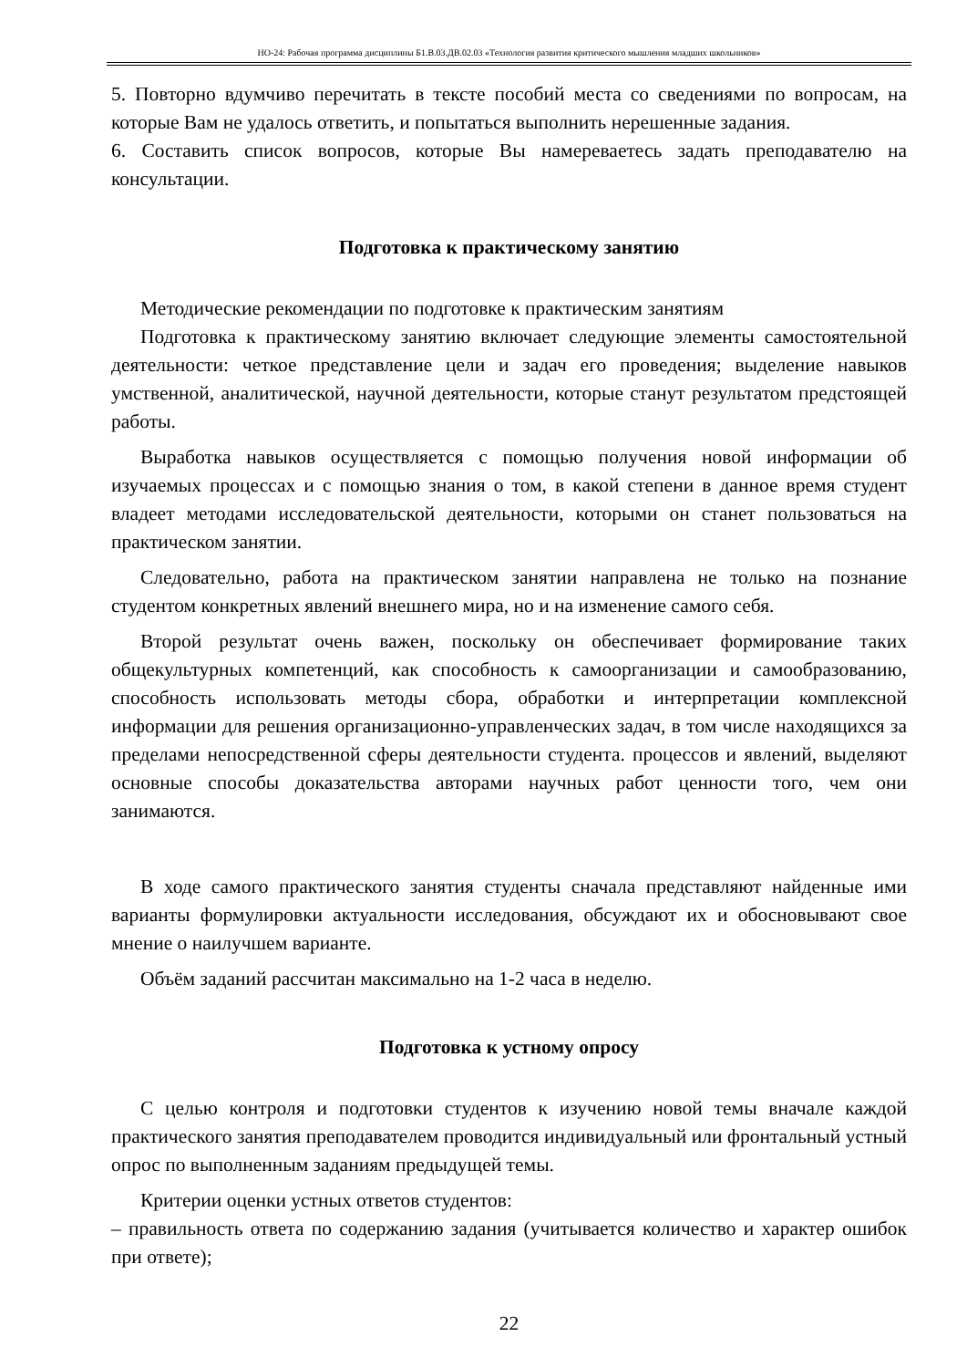НО-24: Рабочая программа дисциплины Б1.В.03.ДВ.02.03 «Технология развития критического мышления младших школьников»
5. Повторно вдумчиво перечитать в тексте пособий места со сведениями по вопросам, на которые Вам не удалось ответить, и попытаться выполнить нерешенные задания.
6. Составить список вопросов, которые Вы намереваетесь задать преподавателю на консультации.
Подготовка к практическому занятию
Методические рекомендации по подготовке к практическим занятиям
Подготовка к практическому занятию включает следующие элементы самостоятельной деятельности: четкое представление цели и задач его проведения; выделение навыков умственной, аналитической, научной деятельности, которые станут результатом предстоящей работы.
Выработка навыков осуществляется с помощью получения новой информации об изучаемых процессах и с помощью знания о том, в какой степени в данное время студент владеет методами исследовательской деятельности, которыми он станет пользоваться на практическом занятии.
Следовательно, работа на практическом занятии направлена не только на познание студентом конкретных явлений внешнего мира, но и на изменение самого себя.
Второй результат очень важен, поскольку он обеспечивает формирование таких общекультурных компетенций, как способность к самоорганизации и самообразованию, способность использовать методы сбора, обработки и интерпретации комплексной информации для решения организационно-управленческих задач, в том числе находящихся за пределами непосредственной сферы деятельности студента. процессов и явлений, выделяют основные способы доказательства авторами научных работ ценности того, чем они занимаются.
В ходе самого практического занятия студенты сначала представляют найденные ими варианты формулировки актуальности исследования, обсуждают их и обосновывают свое мнение о наилучшем варианте.
Объём заданий рассчитан максимально на 1-2 часа в неделю.
Подготовка к устному опросу
С целью контроля и подготовки студентов к изучению новой темы вначале каждой практического занятия преподавателем проводится индивидуальный или фронтальный устный опрос по выполненным заданиям предыдущей темы.
Критерии оценки устных ответов студентов:
– правильность ответа по содержанию задания (учитывается количество и характер ошибок при ответе);
22